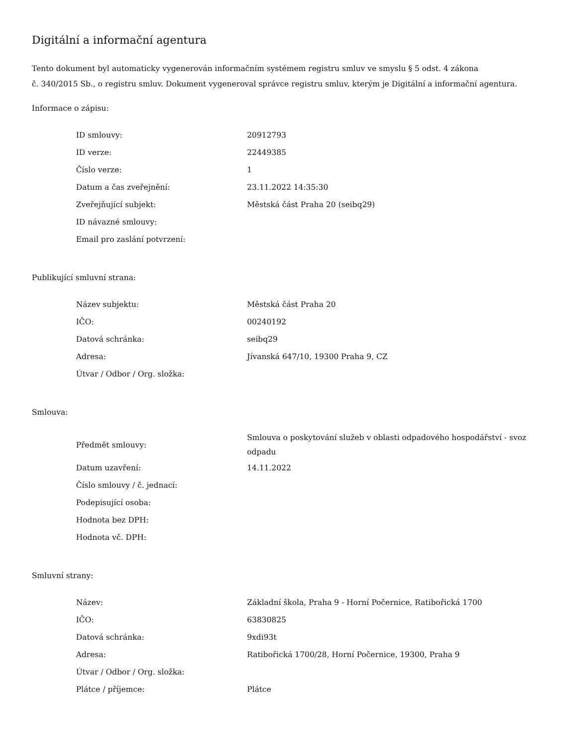Digitální a informační agentura
Tento dokument byl automaticky vygenerován informačním systémem registru smluv ve smyslu § 5 odst. 4 zákona
č. 340/2015 Sb., o registru smluv. Dokument vygeneroval správce registru smluv, kterým je Digitální a informační agentura.
Informace o zápisu:
| ID smlouvy: | 20912793 |
| ID verze: | 22449385 |
| Číslo verze: | 1 |
| Datum a čas zveřejnění: | 23.11.2022 14:35:30 |
| Zveřejňující subjekt: | Městská část Praha 20 (seibq29) |
| ID návazné smlouvy: | |
| Email pro zaslání potvrzení: | |
Publikující smluvní strana:
| Název subjektu: | Městská část Praha 20 |
| IČO: | 00240192 |
| Datová schránka: | seibq29 |
| Adresa: | Jívanská 647/10, 19300 Praha 9, CZ |
| Útvar / Odbor / Org. složka: | |
Smlouva:
| Předmět smlouvy: | Smlouva o poskytování služeb v oblasti odpadového hospodářství - svoz odpadu |
| Datum uzavření: | 14.11.2022 |
| Číslo smlouvy / č. jednací: | |
| Podepisující osoba: | |
| Hodnota bez DPH: | |
| Hodnota vč. DPH: | |
Smluvní strany:
| Název: | Základní škola, Praha 9 - Horní Počernice, Ratibořická 1700 |
| IČO: | 63830825 |
| Datová schránka: | 9xdi93t |
| Adresa: | Ratibořická 1700/28, Horní Počernice, 19300, Praha 9 |
| Útvar / Odbor / Org. složka: | |
| Plátce / příjemce: | Plátce |